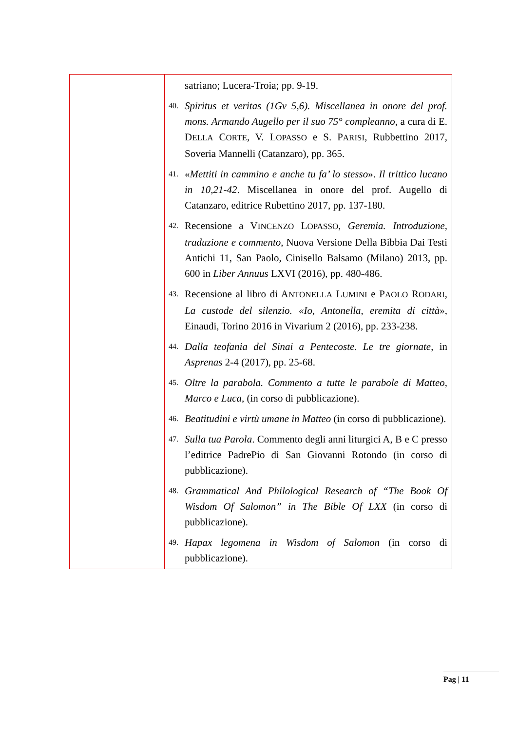| | satriano; Lucera-Troia; pp. 9-19. 40. Spiritus et veritas (1Gv 5,6). Miscellanea in onore del prof. mons. Armando Augello per il suo 75° compleanno , a cura di E. D ELLA C ORTE , V. L OPASSO e S. P ARISI , Rubbettino 2017, Soveria Mannelli (Catanzaro), pp. 365. 41. « Mettiti in cammino e anche tu fa’ lo stesso ». Il trittico lucano in 10,21-42 . Miscellanea in onore del prof. Augello di Catanzaro, editrice Rubettino 2017, pp. 137-180. 42. Recensione a V INCENZO L OPASSO , Geremia. Introduzione, traduzione e commento , Nuova Versione Della Bibbia Dai Testi Antichi 11, San Paolo, Cinisello Balsamo (Milano) 2013, pp. 600 in Liber Annuus LXVI (2016), pp. 480-486. 43. Recensione al libro di A NTONELLA L UMINI e P AOLO R ODARI , La custode del silenzio. «Io, Antonella, eremita di città », Einaudi, Torino 2016 in Vivarium 2 (2016), pp. 233-238. 44. Dalla teofania del Sinai a Pentecoste. Le tre giornate , in Asprenas 2-4 (2017), pp. 25-68. 45. Oltre la parabola. Commento a tutte le parabole di Matteo, Marco e Luca , (in corso di pubblicazione). 46. Beatitudini e virtù umane in Matteo (in corso di pubblicazione). 47. Sulla tua Parola . Commento degli anni liturgici A, B e C presso l’editrice PadrePio di San Giovanni Rotondo (in corso di pubblicazione). 48. Grammatical And Philological Research of “The Book Of Wisdom Of Salomon” in The Bible Of LXX (in corso di pubblicazione). 49. Hapax legomena in Wisdom of Salomon (in corso di pubblicazione). |
Pag | 11